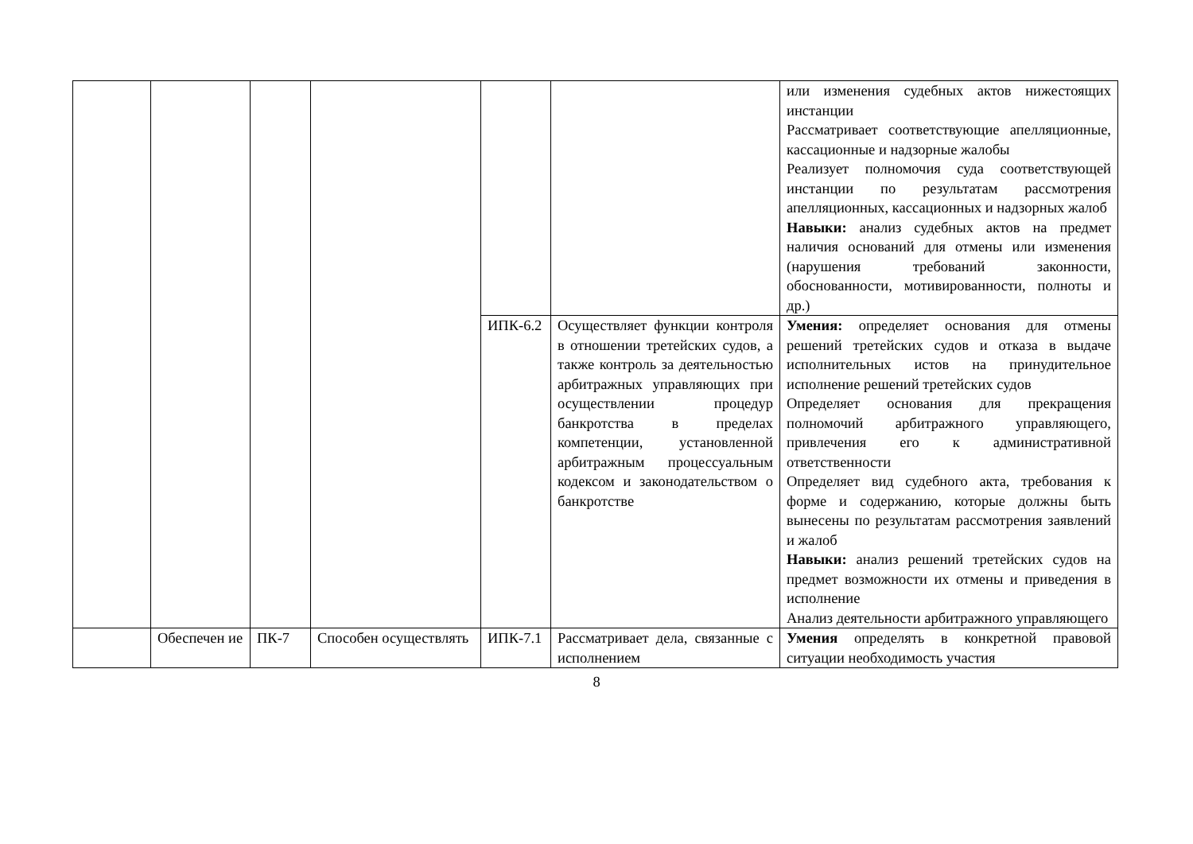| | | | | | | или изменения судебных актов нижестоящих инстанции Рассматривает соответствующие апелляционные, кассационные и надзорные жалобы Реализует полномочия суда соответствующей инстанции по результатам рассмотрения апелляционных, кассационных и надзорных жалоб Навыки: анализ судебных актов на предмет наличия оснований для отмены или изменения (нарушения требований законности, обоснованности, мотивированности, полноты и др.) |
| | | | | ИПК-6.2 | Осуществляет функции контроля в отношении третейских судов, а также контроль за деятельностью арбитражных управляющих при осуществлении процедур банкротства в пределах компетенции, установленной арбитражным процессуальным кодексом и законодательством о банкротстве | Умения: определяет основания для отмены решений третейских судов и отказа в выдаче исполнительных истов на принудительное исполнение решений третейских судов Определяет основания для прекращения полномочий арбитражного управляющего, привлечения его к административной ответственности Определяет вид судебного акта, требования к форме и содержанию, которые должны быть вынесены по результатам рассмотрения заявлений и жалоб Навыки: анализ решений третейских судов на предмет возможности их отмены и приведения в исполнение Анализ деятельности арбитражного управляющего |
| | Обеспечен ие | ПК-7 | Способен осуществлять | ИПК-7.1 | Рассматривает дела, связанные с исполнением | Умения определять в конкретной правовой ситуации необходимость участия |
8